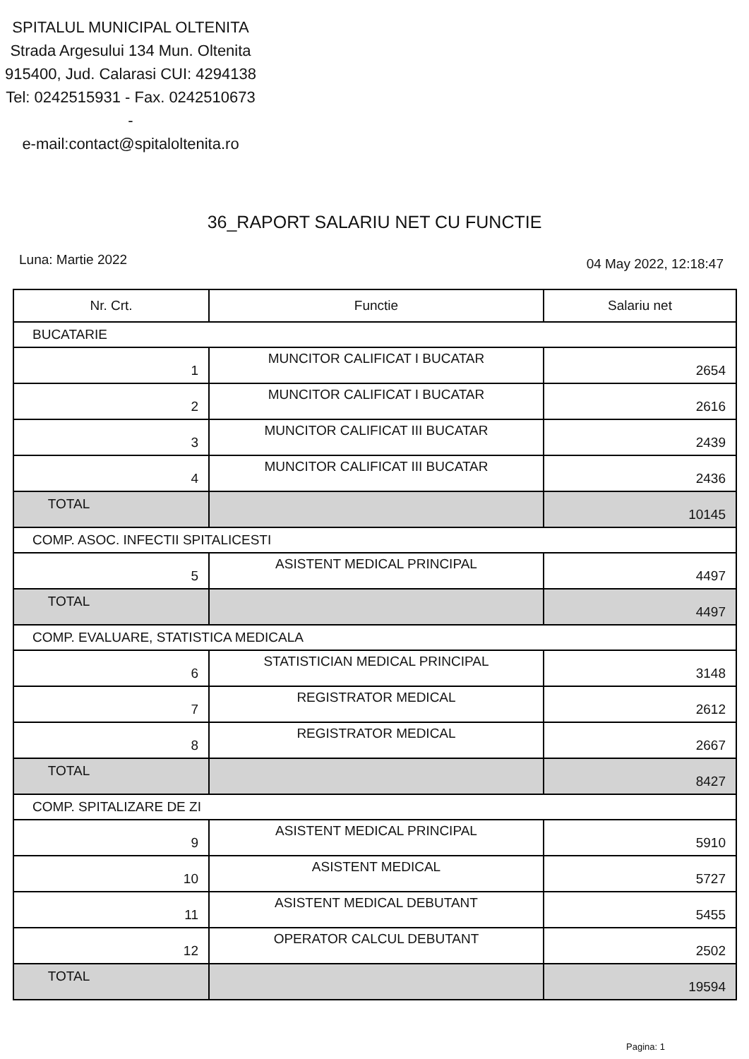SPITALUL MUNICIPAL OLTENITA
Strada Argesului 134 Mun. Oltenita 915400, Jud. Calarasi CUI: 4294138
Tel: 0242515931 - Fax. 0242510673 -
e-mail:contact@spitaloltenita.ro
36_RAPORT SALARIU NET CU FUNCTIE
Luna: Martie 2022 04 May 2022, 12:18:47
| Nr. Crt. | Functie | Salariu net |
| --- | --- | --- |
| BUCATARIE | | |
| 1 | MUNCITOR CALIFICAT I BUCATAR | 2654 |
| 2 | MUNCITOR CALIFICAT I BUCATAR | 2616 |
| 3 | MUNCITOR CALIFICAT III BUCATAR | 2439 |
| 4 | MUNCITOR CALIFICAT III BUCATAR | 2436 |
| TOTAL | | 10145 |
| COMP. ASOC. INFECTII SPITALICESTI | | |
| 5 | ASISTENT MEDICAL PRINCIPAL | 4497 |
| TOTAL | | 4497 |
| COMP. EVALUARE, STATISTICA MEDICALA | | |
| 6 | STATISTICIAN MEDICAL PRINCIPAL | 3148 |
| 7 | REGISTRATOR MEDICAL | 2612 |
| 8 | REGISTRATOR MEDICAL | 2667 |
| TOTAL | | 8427 |
| COMP. SPITALIZARE DE ZI | | |
| 9 | ASISTENT MEDICAL PRINCIPAL | 5910 |
| 10 | ASISTENT MEDICAL | 5727 |
| 11 | ASISTENT MEDICAL DEBUTANT | 5455 |
| 12 | OPERATOR CALCUL DEBUTANT | 2502 |
| TOTAL | | 19594 |
Pagina: 1